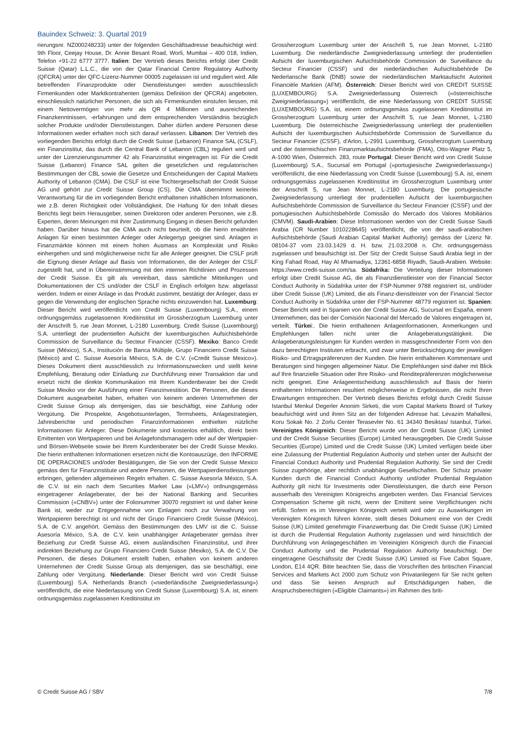Bauindex Schweiz: 3. Quartal 2019
rierungsnr. NZ000248233) unter der folgenden Geschäftsadresse beaufsichtigt wird: 9th Floor, Ceejay House, Dr. Annie Besant Road, Worli, Mumbai – 400 018, Indien, Telefon +91-22 6777 3777. Italien: Der Vertrieb dieses Berichts erfolgt über Credit Suisse (Qatar) L.L.C., die von der Qatar Financial Centre Regulatory Authority (QFCRA) unter der QFC-Lizenz-Nummer 00005 zugelassen ist und reguliert wird. Alle betreffenden Finanzprodukte oder Dienstleistungen werden ausschliesslich Firmenkunden oder Marktkontrahenten (gemäss Definition der QFCRA) angeboten, einschliesslich natürlicher Personen, die sich als Firmenkunden einstufen liessen, mit einem Nettovermögen von mehr als QR 4 Millionen und ausreichenden Finanzkenntnissen, -erfahrungen und dem entsprechenden Verständnis bezüglich solcher Produkte und/oder Dienstleistungen. Daher dürfen andere Personen diese Informationen weder erhalten noch sich darauf verlassen. Libanon: Der Vertrieb des vorliegenden Berichts erfolgt durch die Credit Suisse (Lebanon) Finance SAL (CSLF), ein Finanzinstitut, das durch die Central Bank of Lebanon (CBL) reguliert wird und unter der Lizenzierungsnummer 42 als Finanzinstitut eingetragen ist. Für die Credit Suisse (Lebanon) Finance SAL gelten die gesetzlichen und regulatorischen Bestimmungen der CBL sowie die Gesetze und Entscheidungen der Capital Markets Authority of Lebanon (CMA). Die CSLF ist eine Tochtergesellschaft der Credit Suisse AG und gehört zur Credit Suisse Group (CS). Die CMA übernimmt keinerlei Verantwortung für die im vorliegenden Bericht enthaltenen inhaltlichen Informationen, wie z.B. deren Richtigkeit oder Vollständigkeit. Die Haftung für den Inhalt dieses Berichts liegt beim Herausgeber, seinen Direktoren oder anderen Personen, wie z.B. Experten, deren Meinungen mit ihrer Zustimmung Eingang in diesen Bericht gefunden haben. Darüber hinaus hat die CMA auch nicht beurteilt, ob die hierin erwähnten Anlagen für einen bestimmten Anleger oder Anlegertyp geeignet sind. Anlagen in Finanzmärkte können mit einem hohen Ausmass an Komplexität und Risiko einhergehen und sind möglicherweise nicht für alle Anleger geeignet. Die CSLF prüft die Eignung dieser Anlage auf Basis von Informationen, die der Anleger der CSLF zugestellt hat, und in Übereinstimmung mit den internen Richtlinien und Prozessen der Credit Suisse. Es gilt als vereinbart, dass sämtliche Mitteilungen und Dokumentationen der CS und/oder der CSLF in Englisch erfolgen bzw. abgefasst werden. Indem er einer Anlage in das Produkt zustimmt, bestätigt der Anleger, dass er gegen die Verwendung der englischen Sprache nichts einzuwenden hat. Luxemburg: Dieser Bericht wird veröffentlicht von Credit Suisse (Luxembourg) S.A., einem ordnungsgemäss zugelassenen Kreditinstitut im Grossherzogtum Luxemburg unter der Anschrift 5, rue Jean Monnet, L-2180 Luxemburg. Credit Suisse (Luxembourg) S.A. unterliegt der prudentiellen Aufsicht der luxemburgischen Aufsichtsbehörde Commission de Surveillance du Secteur Financier (CSSF). Mexiko: Banco Credit Suisse (México), S.A., Institución de Banca Múltiple, Grupo Financiero Credit Suisse (México) and C. Suisse Asesoría México, S.A. de C.V. («Credit Suisse Mexico»). Dieses Dokument dient ausschliesslich zu Informationszwecken und stellt keine Empfehlung, Beratung oder Einladung zur Durchführung einer Transaktion dar und ersetzt nicht die direkte Kommunikation mit Ihrem Kundenberater bei der Credit Suisse Mexiko vor der Ausführung einer Finanzinvestition. Die Personen, die dieses Dokument ausgearbeitet haben, erhalten von keinem anderen Unternehmen der Credit Suisse Group als demjenigen, das sie beschäftigt, eine Zahlung oder Vergütung. Die Prospekte, Angebotsunterlagen, Termsheets, Anlagestrategien, Jahresberichte und periodischen Finanzinformationen enthielten nützliche Informationen für Anleger. Diese Dokumente sind kostenlos erhältlich, direkt beim Emittenten von Wertpapieren und bei Anlagefondsmanagern oder auf der Wertpapier- und Börsen-Webseite sowie bei Ihrem Kundenberater bei der Credit Suisse Mexiko. Die hierin enthaltenen Informationen ersetzen nicht die Kontoauszüge, den INFORME DE OPERACIONES und/oder Bestätigungen, die Sie von der Credit Suisse Mexico gemäss den für Finanzinstitute und andere Personen, die Wertpapierdienstleistungen erbringen, geltenden allgemeinen Regeln erhalten. C. Suisse Asesoría México, S.A. de C.V. ist ein nach dem Securities Market Law («LMV») ordnungsgemäss eingetragener Anlageberater, der bei der National Banking and Securities Commission («CNBV») unter der Folionummer 30070 registriert ist und daher keine Bank ist, weder zur Entgegennahme von Einlagen noch zur Verwahrung von Wertpapieren berechtigt ist und nicht der Grupo Financiero Credit Suisse (México), S.A. de C.V. angehört. Gemäss den Bestimmungen des LMV ist die C. Suisse Asesoría México, S.A. de C.V. kein unabhängiger Anlageberater gemäss ihrer Beziehung zur Credit Suisse AG, einem ausländischen Finanzinstitut, und ihrer indirekten Beziehung zur Grupo Financiero Credit Suisse (Mexiko), S.A. de C.V. Die Personen, die dieses Dokument erstellt haben, erhalten von keinem anderen Unternehmen der Credit Suisse Group als demjenigen, das sie beschäftigt, eine Zahlung oder Vergütung. Niederlande: Dieser Bericht wird von Credit Suisse (Luxembourg) S.A. Netherlands Branch («niederländische Zweigniederlassung») veröffentlicht, die eine Niederlassung von Credit Suisse (Luxembourg) S.A. ist, einem ordnungsgemäss zugelassenen Kreditinstitut im
Grossherzogtum Luxemburg unter der Anschrift 5, rue Jean Monnet, L-2180 Luxemburg. Die niederländische Zweigniederlassung unterliegt der prudentiellen Aufsicht der luxemburgischen Aufsichtsbehörde Commission de Surveillance du Secteur Financier (CSSF) und der niederländischen Aufsichtsbehörde De Nederlansche Bank (DNB) sowie der niederländischen Marktaufsicht Autoriteit Financiële Markten (AFM). Österreich: Dieser Bericht wird von CREDIT SUISSE (LUXEMBOURG) S.A. Zweigniederlassung Österreich («österreichische Zweigniederlassung») veröffentlicht, die eine Niederlassung von CREDIT SUISSE (LUXEMBOURG) S.A. ist, einem ordnungsgemäss zugelassenen Kreditinstitut im Grossherzogtum Luxemburg unter der Anschrift 5, rue Jean Monnet, L-2180 Luxemburg. Die österreichische Zweigniederlassung unterliegt der prudentiellen Aufsicht der luxemburgischen Aufsichtsbehörde Commission de Surveillance du Secteur Financier (CSSF), d'Arlon, L-2991 Luxemburg, Grossherzogtum Luxemburg und der österreichischen Finanzmarktaufsichtsbehörde (FMA), Otto-Wagner Platz 5, A-1090 Wien, Österreich. 283, route Portugal: Dieser Bericht wird von Credit Suisse (Luxembourg) S.A., Sucursal em Portugal («portugiesische Zweigniederlassung») veröffentlicht, die eine Niederlassung von Credit Suisse (Luxembourg) S.A. ist, einem ordnungsgemäss zugelassenen Kreditinstitut im Grossherzogtum Luxemburg unter der Anschrift 5, rue Jean Monnet, L-2180 Luxemburg. Die portugiesische Zweigniederlassung unterliegt der prudentiellen Aufsicht der luxemburgischen Aufsichtsbehörde Commission de Surveillance du Secteur Financier (CSSF) und der portugiesischen Aufsichtsbehörde Comissão do Mercado dos Valores Mobiliários (CMVM). Saudi-Arabien: Diese Informationen werden von der Credit Suisse Saudi Arabia (CR Number 1010228645) veröffentlicht, die von der saudi-arabischen Aufsichtsbehörde (Saudi Arabian Capital Market Authority) gemäss der Lizenz Nr. 08104-37 vom 23.03.1429 d. H. bzw. 21.03.2008 n. Chr. ordnungsgemäss zugelassen und beaufsichtigt ist. Der Sitz der Credit Suisse Saudi Arabia liegt in der King Fahad Road, Hay Al Mhamadiya, 12361-6858 Riyadh, Saudi-Arabien. Website: https://www.credit-suisse.com/sa. Südafrika: Die Verteilung dieser Informationen erfolgt über Credit Suisse AG, die als Finanzdienstleister von der Financial Sector Conduct Authority in Südafrika unter der FSP-Nummer 9788 registriert ist, und/oder über Credit Suisse (UK) Limited, die als Finanz-dienstleister von der Financial Sector Conduct Authority in Südafrika unter der FSP-Nummer 48779 registriert ist. Spanien: Dieser Bericht wird in Spanien von der Credit Suisse AG, Sucursal en España, einem Unternehmen, das bei der Comisión Nacional del Mercado de Valores eingetragen ist, verteilt. Türkei:. Die hierin enthaltenen Anlageinformationen, Anmerkungen und Empfehlungen fallen nicht unter die Anlageberatungstätigkeit. Die Anlageberatungsleistungen für Kunden werden in massgeschneiderter Form von den dazu berechtigten Instituten erbracht, und zwar unter Berücksichtigung der jeweiligen Risiko- und Ertragspräferenzen der Kunden. Die hierin enthaltenen Kommentare und Beratungen sind hingegen allgemeiner Natur. Die Empfehlungen sind daher mit Blick auf Ihre finanzielle Situation oder Ihre Risiko- und Renditepräferenzen möglicherweise nicht geeignet. Eine Anlageentscheidung ausschliesslich auf Basis der hierin enthaltenen Informationen resultiert möglicherweise in Ergebnissen, die nicht Ihren Erwartungen entsprechen. Der Vertrieb dieses Berichts erfolgt durch Credit Suisse Istanbul Menkul Degerler Anonim Sirketi, die vom Capital Markets Board of Turkey beaufsichtigt wird und ihren Sitz an der folgenden Adresse hat: Levazim Mahallesi, Koru Sokak No. 2 Zorlu Center Terasevler No. 61 34340 Besiktas/ Istanbul, Türkei. Vereinigtes Königreich: Dieser Bericht wurde von der Credit Suisse (UK) Limited und der Credit Suisse Securities (Europe) Limited herausgegeben. Die Credit Suisse Securities (Europe) Limited und die Credit Suisse (UK) Limited verfügen beide über eine Zulassung der Prudential Regulation Authority und stehen unter der Aufsicht der Financial Conduct Authority und Prudential Regulation Authority. Sie sind der Credit Suisse zugehörige, aber rechtlich unabhängige Gesellschaften. Der Schutz privater Kunden durch die Financial Conduct Authority und/oder Prudential Regulation Authority gilt nicht für Investments oder Dienstleistungen, die durch eine Person ausserhalb des Vereinigten Königreichs angeboten werden. Das Financial Services Compensation Scheme gilt nicht, wenn der Emittent seine Verpflichtungen nicht erfüllt. Sofern es im Vereinigten Königreich verteilt wird oder zu Auswirkungen im Vereinigten Königreich führen könnte, stellt dieses Dokument eine von der Credit Suisse (UK) Limited genehmigte Finanzwerbung dar. Die Credit Suisse (UK) Limited ist durch die Prudential Regulation Authority zugelassen und wird hinsichtlich der Durchführung von Anlagegeschäften im Vereinigten Königreich durch die Financial Conduct Authority und die Prudential Regulation Authority beaufsichtigt. Der eingetragene Geschäftssitz der Credit Suisse (UK) Limited ist Five Cabot Square, London, E14 4QR. Bitte beachten Sie, dass die Vorschriften des britischen Financial Services and Markets Act 2000 zum Schutz von Privatanlegern für Sie nicht gelten und dass Sie keinen Anspruch auf Entschädigungen haben, die Anspruchsberechtigten («Eligible Claimants») im Rahmen des briti-
© Credit Suisse AG / SBV 7/8